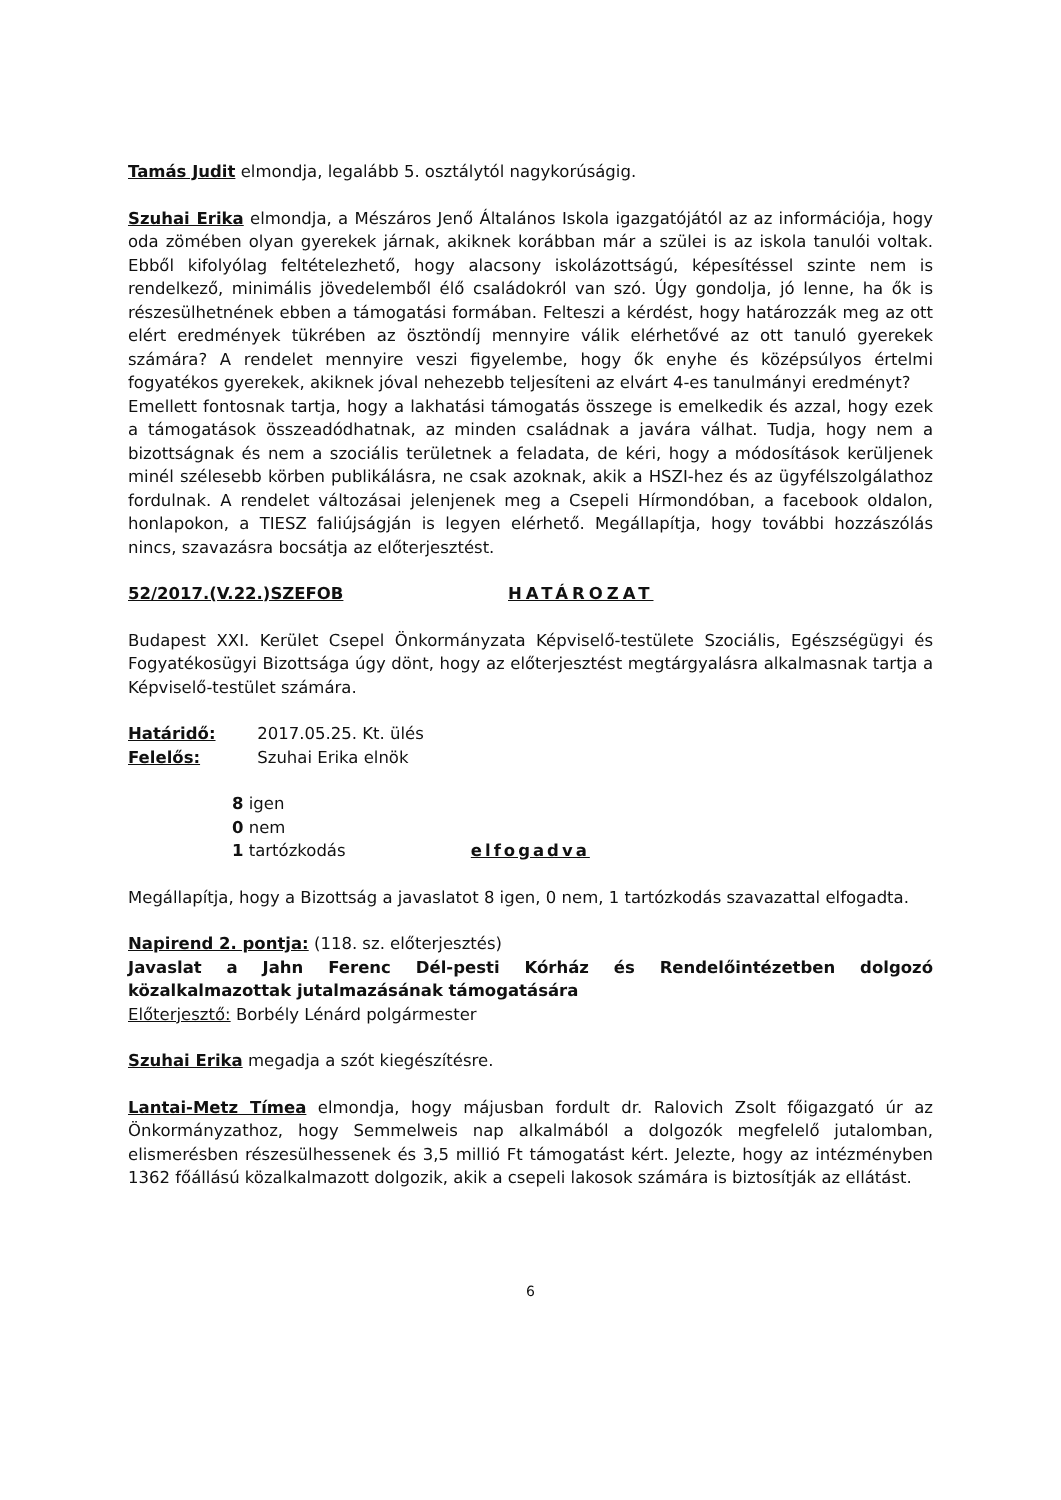Tamás Judit elmondja, legalább 5. osztálytól nagykorúságig.
Szuhai Erika elmondja, a Mészáros Jenő Általános Iskola igazgatójától az az információja, hogy oda zömében olyan gyerekek járnak, akiknek korábban már a szülei is az iskola tanulói voltak. Ebből kifolyólag feltételezhető, hogy alacsony iskolázottságú, képesítéssel szinte nem is rendelkező, minimális jövedelemből élő családokról van szó. Úgy gondolja, jó lenne, ha ők is részesülhetnének ebben a támogatási formában. Felteszi a kérdést, hogy határozzák meg az ott elért eredmények tükrében az ösztöndíj mennyire válik elérhetővé az ott tanuló gyerekek számára? A rendelet mennyire veszi figyelembe, hogy ők enyhe és középsúlyos értelmi fogyatékos gyerekek, akiknek jóval nehezebb teljesíteni az elvárt 4-es tanulmányi eredményt?
Emellett fontosnak tartja, hogy a lakhatási támogatás összege is emelkedik és azzal, hogy ezek a támogatások összeadódhatnak, az minden családnak a javára válhat. Tudja, hogy nem a bizottságnak és nem a szociális területnek a feladata, de kéri, hogy a módosítások kerüljenek minél szélesebb körben publikálásra, ne csak azoknak, akik a HSZI-hez és az ügyfélszolgálathoz fordulnak. A rendelet változásai jelenjenek meg a Csepeli Hírmondóban, a facebook oldalon, honlapokon, a TIESZ faliújságján is legyen elérhető. Megállapítja, hogy további hozzászólás nincs, szavazásra bocsátja az előterjesztést.
52/2017.(V.22.)SZEFOB HATÁROZAT
Budapest XXI. Kerület Csepel Önkormányzata Képviselő-testülete Szociális, Egészségügyi és Fogyatékosügyi Bizottsága úgy dönt, hogy az előterjesztést megtárgyalásra alkalmasnak tartja a Képviselő-testület számára.
Határidő: 2017.05.25. Kt. ülés
Felelős: Szuhai Erika elnök
8 igen
0 nem
1 tartózkodás elfogadva
Megállapítja, hogy a Bizottság a javaslatot 8 igen, 0 nem, 1 tartózkodás szavazattal elfogadta.
Napirend 2. pontja: (118. sz. előterjesztés)
Javaslat a Jahn Ferenc Dél-pesti Kórház és Rendelőintézetben dolgozó közalkalmazottak jutalmazásának támogatására
Előterjesztő: Borbély Lénárd polgármester
Szuhai Erika megadja a szót kiegészítésre.
Lantai-Metz Tímea elmondja, hogy májusban fordult dr. Ralovich Zsolt főigazgató úr az Önkormányzathoz, hogy Semmelweis nap alkalmából a dolgozók megfelelő jutalomban, elismerésben részesülhessenek és 3,5 millió Ft támogatást kért. Jelezte, hogy az intézményben 1362 főállású közalkalmazott dolgozik, akik a csepeli lakosok számára is biztosítják az ellátást.
6